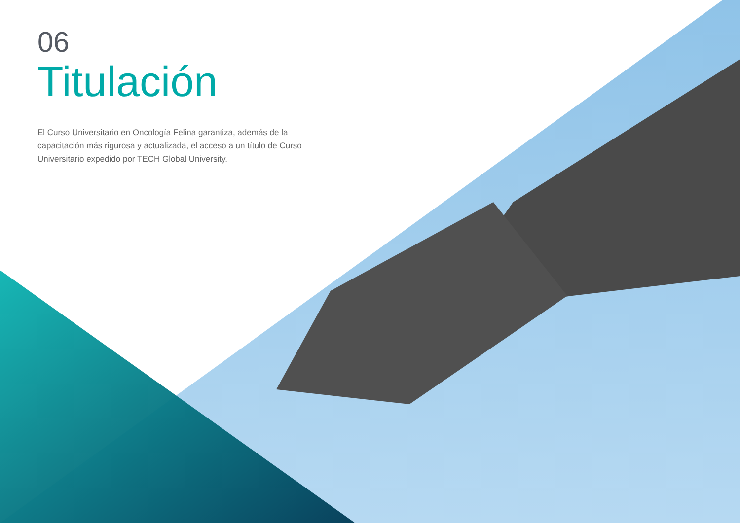06
Titulación
El Curso Universitario en Oncología Felina garantiza, además de la capacitación más rigurosa y actualizada, el acceso a un título de Curso Universitario expedido por TECH Global University.